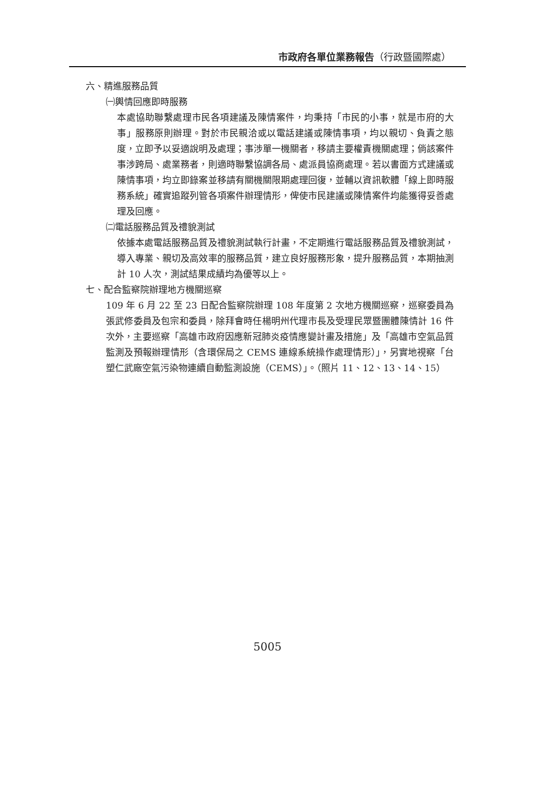市政府各單位業務報告（行政暨國際處）
六、精進服務品質
㈠輿情回應即時服務
本處協助聯繫處理市民各項建議及陳情案件，均秉持「市民的小事，就是市府的大事」服務原則辦理。對於市民親洽或以電話建議或陳情事項，均以親切、負責之態度，立即予以妥適說明及處理；事涉單一機關者，移請主要權責機關處理；倘該案件事涉跨局、處業務者，則適時聯繫協調各局、處派員協商處理。若以書面方式建議或陳情事項，均立即錄案並移請有關機關限期處理回復，並輔以資訊軟體「線上即時服務系統」確實追蹤列管各項案件辦理情形，俾使市民建議或陳情案件均能獲得妥善處理及回應。
㈡電話服務品質及禮貌測試
依據本處電話服務品質及禮貌測試執行計畫，不定期進行電話服務品質及禮貌測試，導入專業、親切及高效率的服務品質，建立良好服務形象，提升服務品質，本期抽測計 10 人次，測試結果成績均為優等以上。
七、配合監察院辦理地方機關巡察
109 年 6 月 22 至 23 日配合監察院辦理 108 年度第 2 次地方機關巡察，巡察委員為張武修委員及包宗和委員，除拜會時任楊明州代理市長及受理民眾暨團體陳情計 16 件次外，主要巡察「高雄市政府因應新冠肺炎疫情應變計畫及措施」及「高雄市空氣品質監測及預報辦理情形（含環保局之 CEMS 連線系統操作處理情形）」，另實地視察「台塑仁武廠空氣污染物連續自動監測設施（CEMS）」。（照片 11、12、13、14、15）
5005